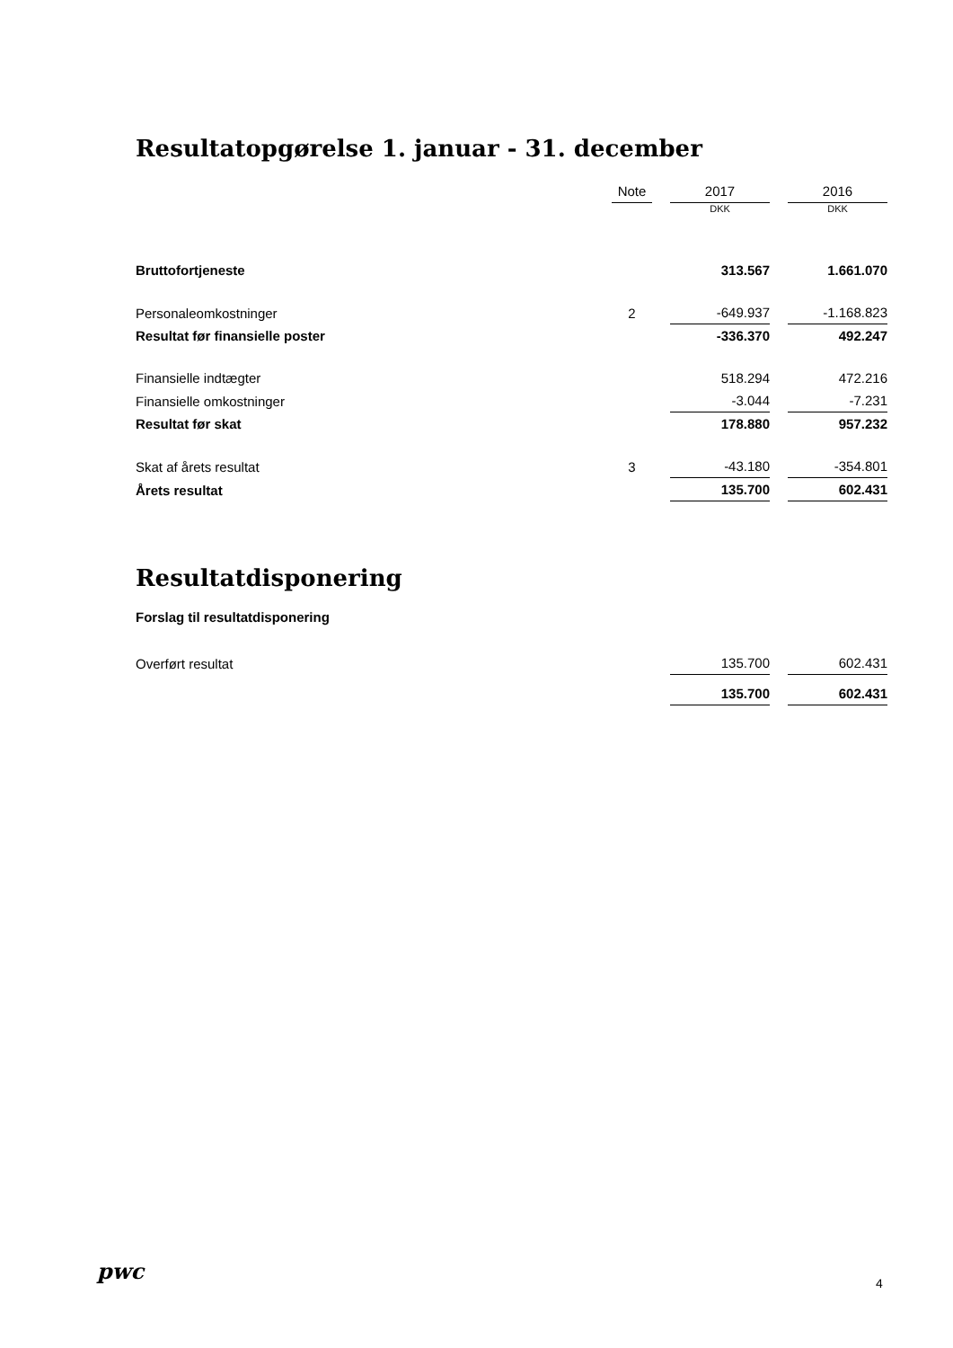Resultatopgørelse 1. januar - 31. december
| | Note | | 2017 | | 2016 |
| --- | --- | --- | --- | --- | --- |
| | | | DKK | | DKK |
| Bruttofortjeneste | | | 313.567 | | 1.661.070 |
| Personaleomkostninger | 2 | | -649.937 | | -1.168.823 |
| Resultat før finansielle poster | | | -336.370 | | 492.247 |
| Finansielle indtægter | | | 518.294 | | 472.216 |
| Finansielle omkostninger | | | -3.044 | | -7.231 |
| Resultat før skat | | | 178.880 | | 957.232 |
| Skat af årets resultat | 3 | | -43.180 | | -354.801 |
| Årets resultat | | | 135.700 | | 602.431 |
Resultatdisponering
Forslag til resultatdisponering
| Overført resultat | 135.700 | | 602.431 |
| | 135.700 | | 602.431 |
pwc 4